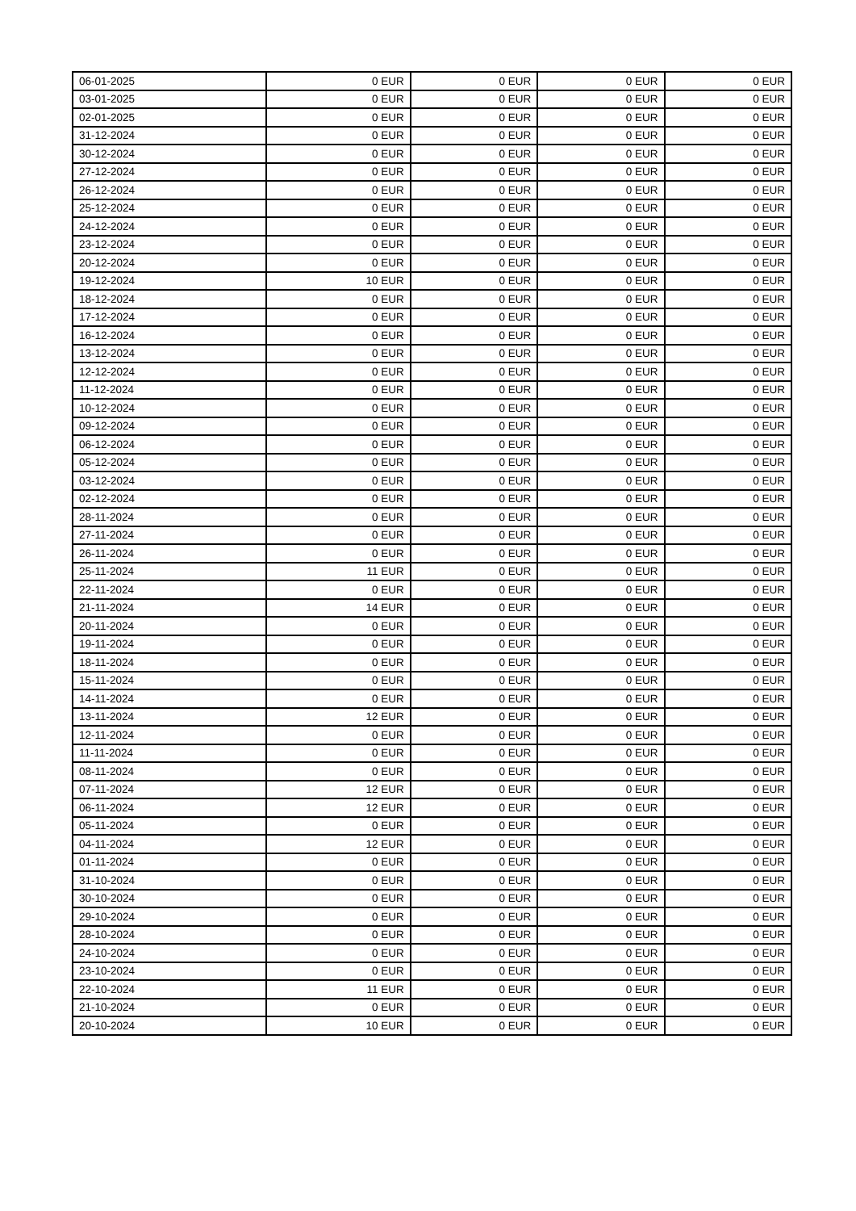| 06-01-2025 | 0 EUR | 0 EUR | 0 EUR | 0 EUR |
| 03-01-2025 | 0 EUR | 0 EUR | 0 EUR | 0 EUR |
| 02-01-2025 | 0 EUR | 0 EUR | 0 EUR | 0 EUR |
| 31-12-2024 | 0 EUR | 0 EUR | 0 EUR | 0 EUR |
| 30-12-2024 | 0 EUR | 0 EUR | 0 EUR | 0 EUR |
| 27-12-2024 | 0 EUR | 0 EUR | 0 EUR | 0 EUR |
| 26-12-2024 | 0 EUR | 0 EUR | 0 EUR | 0 EUR |
| 25-12-2024 | 0 EUR | 0 EUR | 0 EUR | 0 EUR |
| 24-12-2024 | 0 EUR | 0 EUR | 0 EUR | 0 EUR |
| 23-12-2024 | 0 EUR | 0 EUR | 0 EUR | 0 EUR |
| 20-12-2024 | 0 EUR | 0 EUR | 0 EUR | 0 EUR |
| 19-12-2024 | 10 EUR | 0 EUR | 0 EUR | 0 EUR |
| 18-12-2024 | 0 EUR | 0 EUR | 0 EUR | 0 EUR |
| 17-12-2024 | 0 EUR | 0 EUR | 0 EUR | 0 EUR |
| 16-12-2024 | 0 EUR | 0 EUR | 0 EUR | 0 EUR |
| 13-12-2024 | 0 EUR | 0 EUR | 0 EUR | 0 EUR |
| 12-12-2024 | 0 EUR | 0 EUR | 0 EUR | 0 EUR |
| 11-12-2024 | 0 EUR | 0 EUR | 0 EUR | 0 EUR |
| 10-12-2024 | 0 EUR | 0 EUR | 0 EUR | 0 EUR |
| 09-12-2024 | 0 EUR | 0 EUR | 0 EUR | 0 EUR |
| 06-12-2024 | 0 EUR | 0 EUR | 0 EUR | 0 EUR |
| 05-12-2024 | 0 EUR | 0 EUR | 0 EUR | 0 EUR |
| 03-12-2024 | 0 EUR | 0 EUR | 0 EUR | 0 EUR |
| 02-12-2024 | 0 EUR | 0 EUR | 0 EUR | 0 EUR |
| 28-11-2024 | 0 EUR | 0 EUR | 0 EUR | 0 EUR |
| 27-11-2024 | 0 EUR | 0 EUR | 0 EUR | 0 EUR |
| 26-11-2024 | 0 EUR | 0 EUR | 0 EUR | 0 EUR |
| 25-11-2024 | 11 EUR | 0 EUR | 0 EUR | 0 EUR |
| 22-11-2024 | 0 EUR | 0 EUR | 0 EUR | 0 EUR |
| 21-11-2024 | 14 EUR | 0 EUR | 0 EUR | 0 EUR |
| 20-11-2024 | 0 EUR | 0 EUR | 0 EUR | 0 EUR |
| 19-11-2024 | 0 EUR | 0 EUR | 0 EUR | 0 EUR |
| 18-11-2024 | 0 EUR | 0 EUR | 0 EUR | 0 EUR |
| 15-11-2024 | 0 EUR | 0 EUR | 0 EUR | 0 EUR |
| 14-11-2024 | 0 EUR | 0 EUR | 0 EUR | 0 EUR |
| 13-11-2024 | 12 EUR | 0 EUR | 0 EUR | 0 EUR |
| 12-11-2024 | 0 EUR | 0 EUR | 0 EUR | 0 EUR |
| 11-11-2024 | 0 EUR | 0 EUR | 0 EUR | 0 EUR |
| 08-11-2024 | 0 EUR | 0 EUR | 0 EUR | 0 EUR |
| 07-11-2024 | 12 EUR | 0 EUR | 0 EUR | 0 EUR |
| 06-11-2024 | 12 EUR | 0 EUR | 0 EUR | 0 EUR |
| 05-11-2024 | 0 EUR | 0 EUR | 0 EUR | 0 EUR |
| 04-11-2024 | 12 EUR | 0 EUR | 0 EUR | 0 EUR |
| 01-11-2024 | 0 EUR | 0 EUR | 0 EUR | 0 EUR |
| 31-10-2024 | 0 EUR | 0 EUR | 0 EUR | 0 EUR |
| 30-10-2024 | 0 EUR | 0 EUR | 0 EUR | 0 EUR |
| 29-10-2024 | 0 EUR | 0 EUR | 0 EUR | 0 EUR |
| 28-10-2024 | 0 EUR | 0 EUR | 0 EUR | 0 EUR |
| 24-10-2024 | 0 EUR | 0 EUR | 0 EUR | 0 EUR |
| 23-10-2024 | 0 EUR | 0 EUR | 0 EUR | 0 EUR |
| 22-10-2024 | 11 EUR | 0 EUR | 0 EUR | 0 EUR |
| 21-10-2024 | 0 EUR | 0 EUR | 0 EUR | 0 EUR |
| 20-10-2024 | 10 EUR | 0 EUR | 0 EUR | 0 EUR |